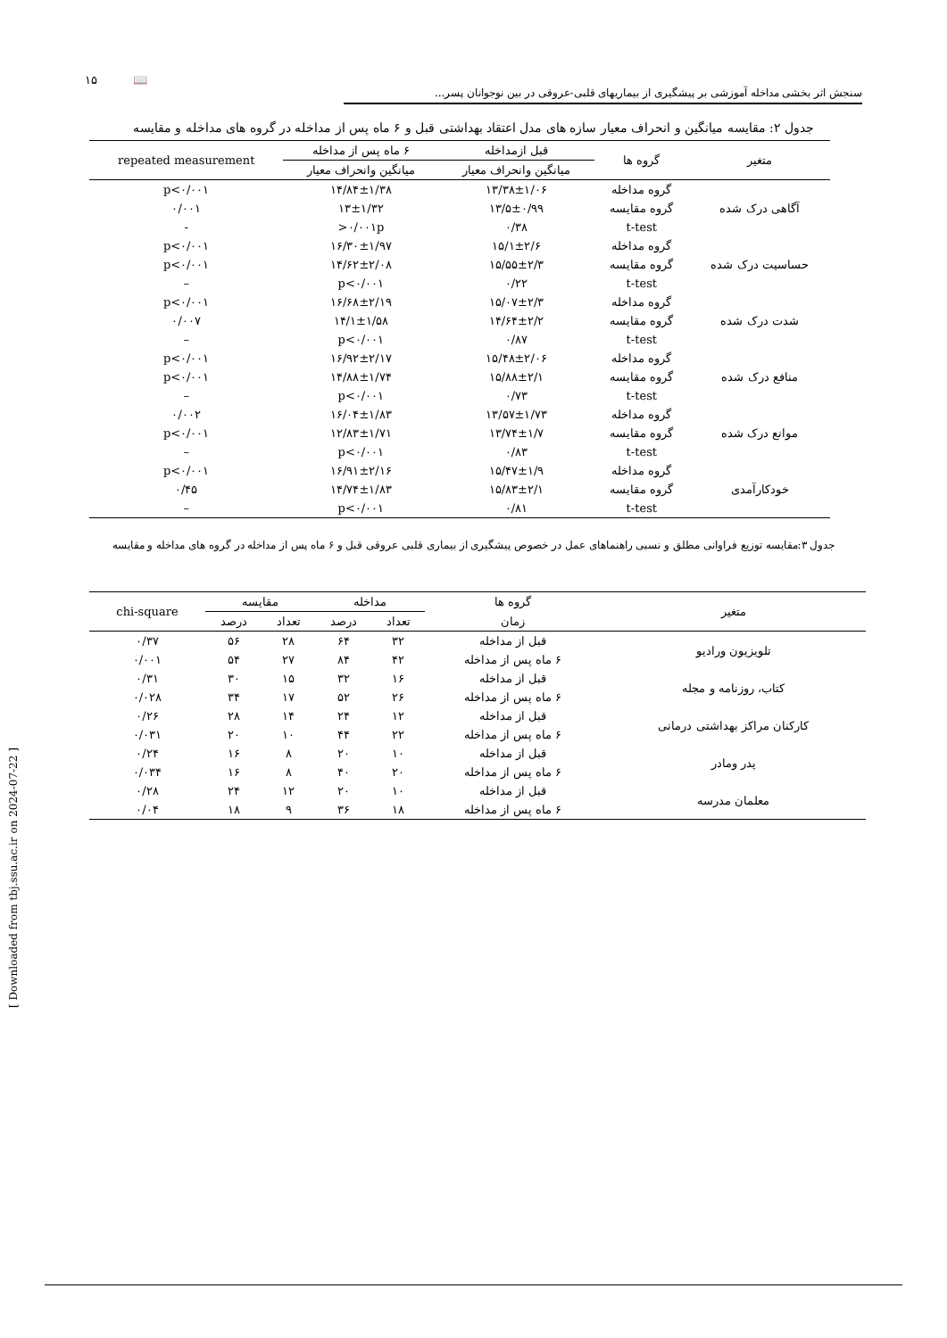۱۵ 📖
سنجش اثر بخشی مداخله آموزشی بر پیشگیری از بیماریهای قلبی-عروقی در بین نوجوانان پسر...
جدول ۲: مقایسه میانگین و انحراف معیار سازه های مدل اعتقاد بهداشتی قبل و ۶ ماه پس از مداخله در گروه های مداخله و مقایسه
| متغیر | گروه ها | قبل ازمداخله | ۶ ماه پس از مداخله | repeated measurement |
| --- | --- | --- | --- | --- |
| | | میانگین وانحراف معیار | میانگین وانحراف معیار | |
| آگاهی درک شده | گروه مداخله | ۱۳/۳۸±۱/۰۶ | ۱۴/۸۴±۱/۳۸ | p<۰/۰۰۱ |
| | گروه مقایسه | ۱۳/۵±۰/۹۹ | ۱۳±۱/۳۲ | ۰/۰۰۱ |
| | t-test | ۰/۳۸ | ۰/۰۰۱p< | - |
| حساسیت درک شده | گروه مداخله | ۱۵/۱±۲/۶ | ۱۶/۳۰±۱/۹۷ | p<۰/۰۰۱ |
| | گروه مقایسه | ۱۵/۵۵±۲/۳ | ۱۴/۶۲±۲/۰۸ | p<۰/۰۰۱ |
| | t-test | ۰/۲۲ | p<۰/۰۰۱ | – |
| شدت درک شده | گروه مداخله | ۱۵/۰۷±۲/۳ | ۱۶/۶۸±۲/۱۹ | p<۰/۰۰۱ |
| | گروه مقایسه | ۱۴/۶۴±۲/۲ | ۱۴/۱±۱/۵۸ | ۰/۰۰۷ |
| | t-test | ۰/۸۷ | p<۰/۰۰۱ | – |
| منافع درک شده | گروه مداخله | ۱۵/۴۸±۲/۰۶ | ۱۶/۹۲±۲/۱۷ | p<۰/۰۰۱ |
| | گروه مقایسه | ۱۵/۸۸±۲/۱ | ۱۴/۸۸±۱/۷۴ | p<۰/۰۰۱ |
| | t-test | ۰/۷۳ | p<۰/۰۰۱ | – |
| موانع درک شده | گروه مداخله | ۱۳/۵۷±۱/۷۳ | ۱۶/۰۴±۱/۸۳ | ۰/۰۰۲ |
| | گروه مقایسه | ۱۳/۷۴±۱/۷ | ۱۲/۸۳±۱/۷۱ | p<۰/۰۰۱ |
| | t-test | ۰/۸۳ | p<۰/۰۰۱ | – |
| خودکارآمدی | گروه مداخله | ۱۵/۴۷±۱/۹ | ۱۶/۹۱±۲/۱۶ | p<۰/۰۰۱ |
| | گروه مقایسه | ۱۵/۸۳±۲/۱ | ۱۴/۷۴±۱/۸۳ | ۰/۴۵ |
| | t-test | ۰/۸۱ | p<۰/۰۰۱ | – |
جدول ۳:مقایسه توزیع فراوانی مطلق و نسبی راهنماهای عمل در خصوص پیشگیری از بیماری قلبی عروقی قبل و ۶ ماه پس از مداخله در گروه های مداخله و مقایسه
| متغیر | گروه ها | مداخله | | مقایسه | | chi-square |
| --- | --- | --- | --- | --- | --- | --- |
| | زمان | تعداد | درصد | تعداد | درصد | |
| تلویزیون ورادیو | قبل از مداخله | ۳۲ | ۶۴ | ۲۸ | ۵۶ | ۰/۳۷ |
| | ۶ ماه پس از مداخله | ۴۲ | ۸۴ | ۲۷ | ۵۴ | ۰/۰۰۱ |
| کتاب، روزنامه و مجله | قبل از مداخله | ۱۶ | ۳۲ | ۱۵ | ۳۰ | ۰/۳۱ |
| | ۶ ماه پس از مداخله | ۲۶ | ۵۲ | ۱۷ | ۳۴ | ۰/۰۲۸ |
| کارکنان مراکز بهداشتی درمانی | قبل از مداخله | ۱۲ | ۲۴ | ۱۴ | ۲۸ | ۰/۲۶ |
| | ۶ ماه پس از مداخله | ۲۲ | ۴۴ | ۱۰ | ۲۰ | ۰/۰۳۱ |
| پدر ومادر | قبل از مداخله | ۱۰ | ۲۰ | ۸ | ۱۶ | ۰/۲۴ |
| | ۶ ماه پس از مداخله | ۲۰ | ۴۰ | ۸ | ۱۶ | ۰/۰۳۴ |
| معلمان مدرسه | قبل از مداخله | ۱۰ | ۲۰ | ۱۲ | ۲۴ | ۰/۲۸ |
| | ۶ ماه پس از مداخله | ۱۸ | ۳۶ | ۹ | ۱۸ | ۰/۰۴ |
[ Downloaded from tbj.ssu.ac.ir on 2024-07-22 ]